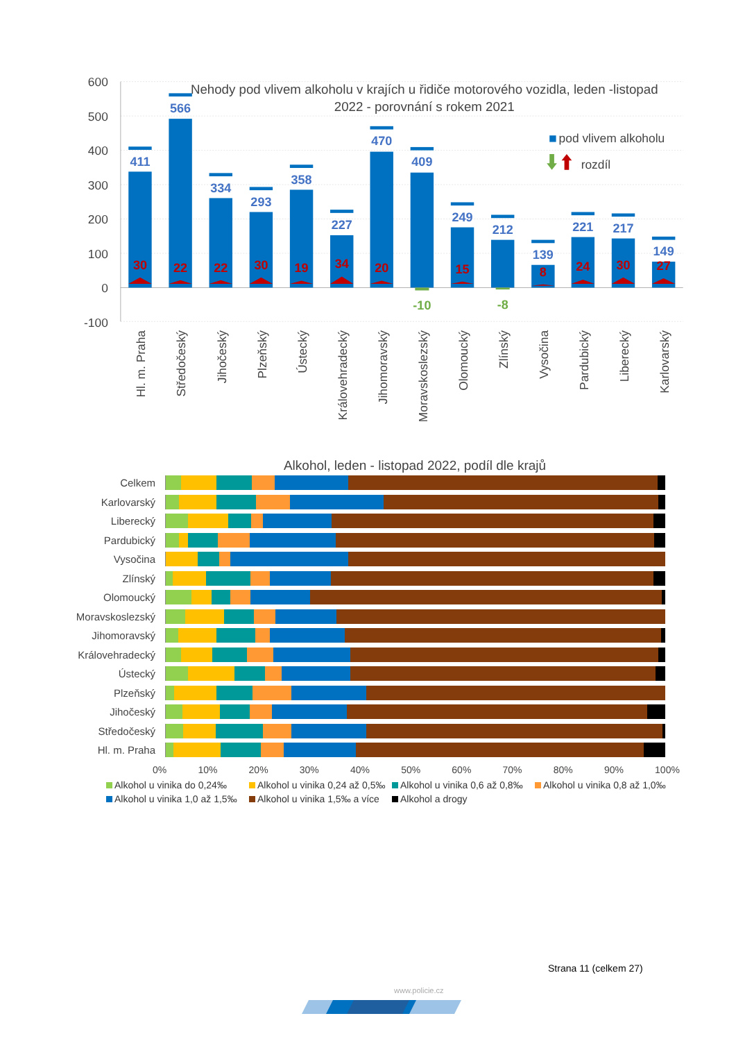600
500
400
300
200
100
0
-100
Nehody pod vlivem alkoholu v krajích u řidiče motorového vozidla, leden -listopad
2022 - porovnání s rokem 2021
pod vlivem alkoholu
rozdíl
411
566
334
293
358
227
470
409
249
212
139
221
217
149
30
22
22
30
19
34
20
15
8
24
30
27
-10
-8
Hl. m. Praha
Středočeský
Jihočeský
Plzeňský
Ústecký
Královehradecký
Jihomoravský
Moravskoslezský
Olomoucký
Zlínský
Vysočina
Pardubický
Liberecký
Karlovarský
Alkohol, leden - listopad 2022, podíl dle krajů
Celkem
Karlovarský
Liberecký
Pardubický
Vysočina
Zlínský
Olomoucký
Moravskoslezský
Jihomoravský
Královehradecký
Ústecký
Plzeňský
Jihočeský
Středočeský
Hl. m. Praha
0% 10% 20% 30% 40% 50% 60% 70% 80% 90% 100%
Alkohol u vinika do 0,24‰
Alkohol u vinika 0,24 až 0,5‰
Alkohol u vinika 0,6 až 0,8‰
Alkohol u vinika 0,8 až 1,0‰
Alkohol u vinika 1,0 až 1,5‰
Alkohol u vinika 1,5‰ a více
Alkohol a drogy
Strana 11 (celkem 27)
www.policie.cz